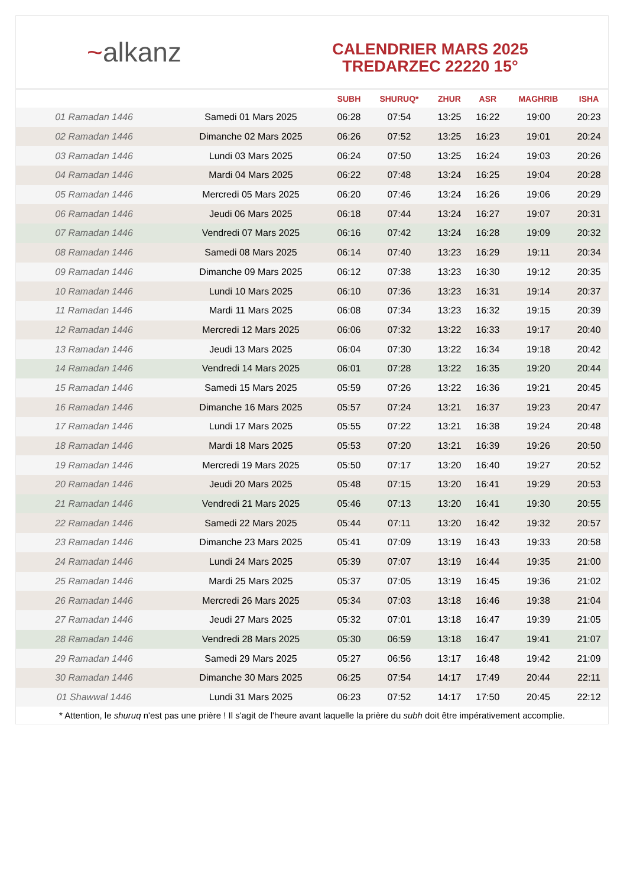~alkanz
CALENDRIER MARS 2025
TREDARZEC 22220 15°
| | | SUBH | SHURUQ* | ZHUR | ASR | MAGHRIB | ISHA |
| --- | --- | --- | --- | --- | --- | --- | --- |
| 01 Ramadan 1446 | Samedi 01 Mars 2025 | 06:28 | 07:54 | 13:25 | 16:22 | 19:00 | 20:23 |
| 02 Ramadan 1446 | Dimanche 02 Mars 2025 | 06:26 | 07:52 | 13:25 | 16:23 | 19:01 | 20:24 |
| 03 Ramadan 1446 | Lundi 03 Mars 2025 | 06:24 | 07:50 | 13:25 | 16:24 | 19:03 | 20:26 |
| 04 Ramadan 1446 | Mardi 04 Mars 2025 | 06:22 | 07:48 | 13:24 | 16:25 | 19:04 | 20:28 |
| 05 Ramadan 1446 | Mercredi 05 Mars 2025 | 06:20 | 07:46 | 13:24 | 16:26 | 19:06 | 20:29 |
| 06 Ramadan 1446 | Jeudi 06 Mars 2025 | 06:18 | 07:44 | 13:24 | 16:27 | 19:07 | 20:31 |
| 07 Ramadan 1446 | Vendredi 07 Mars 2025 | 06:16 | 07:42 | 13:24 | 16:28 | 19:09 | 20:32 |
| 08 Ramadan 1446 | Samedi 08 Mars 2025 | 06:14 | 07:40 | 13:23 | 16:29 | 19:11 | 20:34 |
| 09 Ramadan 1446 | Dimanche 09 Mars 2025 | 06:12 | 07:38 | 13:23 | 16:30 | 19:12 | 20:35 |
| 10 Ramadan 1446 | Lundi 10 Mars 2025 | 06:10 | 07:36 | 13:23 | 16:31 | 19:14 | 20:37 |
| 11 Ramadan 1446 | Mardi 11 Mars 2025 | 06:08 | 07:34 | 13:23 | 16:32 | 19:15 | 20:39 |
| 12 Ramadan 1446 | Mercredi 12 Mars 2025 | 06:06 | 07:32 | 13:22 | 16:33 | 19:17 | 20:40 |
| 13 Ramadan 1446 | Jeudi 13 Mars 2025 | 06:04 | 07:30 | 13:22 | 16:34 | 19:18 | 20:42 |
| 14 Ramadan 1446 | Vendredi 14 Mars 2025 | 06:01 | 07:28 | 13:22 | 16:35 | 19:20 | 20:44 |
| 15 Ramadan 1446 | Samedi 15 Mars 2025 | 05:59 | 07:26 | 13:22 | 16:36 | 19:21 | 20:45 |
| 16 Ramadan 1446 | Dimanche 16 Mars 2025 | 05:57 | 07:24 | 13:21 | 16:37 | 19:23 | 20:47 |
| 17 Ramadan 1446 | Lundi 17 Mars 2025 | 05:55 | 07:22 | 13:21 | 16:38 | 19:24 | 20:48 |
| 18 Ramadan 1446 | Mardi 18 Mars 2025 | 05:53 | 07:20 | 13:21 | 16:39 | 19:26 | 20:50 |
| 19 Ramadan 1446 | Mercredi 19 Mars 2025 | 05:50 | 07:17 | 13:20 | 16:40 | 19:27 | 20:52 |
| 20 Ramadan 1446 | Jeudi 20 Mars 2025 | 05:48 | 07:15 | 13:20 | 16:41 | 19:29 | 20:53 |
| 21 Ramadan 1446 | Vendredi 21 Mars 2025 | 05:46 | 07:13 | 13:20 | 16:41 | 19:30 | 20:55 |
| 22 Ramadan 1446 | Samedi 22 Mars 2025 | 05:44 | 07:11 | 13:20 | 16:42 | 19:32 | 20:57 |
| 23 Ramadan 1446 | Dimanche 23 Mars 2025 | 05:41 | 07:09 | 13:19 | 16:43 | 19:33 | 20:58 |
| 24 Ramadan 1446 | Lundi 24 Mars 2025 | 05:39 | 07:07 | 13:19 | 16:44 | 19:35 | 21:00 |
| 25 Ramadan 1446 | Mardi 25 Mars 2025 | 05:37 | 07:05 | 13:19 | 16:45 | 19:36 | 21:02 |
| 26 Ramadan 1446 | Mercredi 26 Mars 2025 | 05:34 | 07:03 | 13:18 | 16:46 | 19:38 | 21:04 |
| 27 Ramadan 1446 | Jeudi 27 Mars 2025 | 05:32 | 07:01 | 13:18 | 16:47 | 19:39 | 21:05 |
| 28 Ramadan 1446 | Vendredi 28 Mars 2025 | 05:30 | 06:59 | 13:18 | 16:47 | 19:41 | 21:07 |
| 29 Ramadan 1446 | Samedi 29 Mars 2025 | 05:27 | 06:56 | 13:17 | 16:48 | 19:42 | 21:09 |
| 30 Ramadan 1446 | Dimanche 30 Mars 2025 | 06:25 | 07:54 | 14:17 | 17:49 | 20:44 | 22:11 |
| 01 Shawwal 1446 | Lundi 31 Mars 2025 | 06:23 | 07:52 | 14:17 | 17:50 | 20:45 | 22:12 |
* Attention, le shuruq n'est pas une prière ! Il s'agit de l'heure avant laquelle la prière du subh doit être impérativement accomplie.